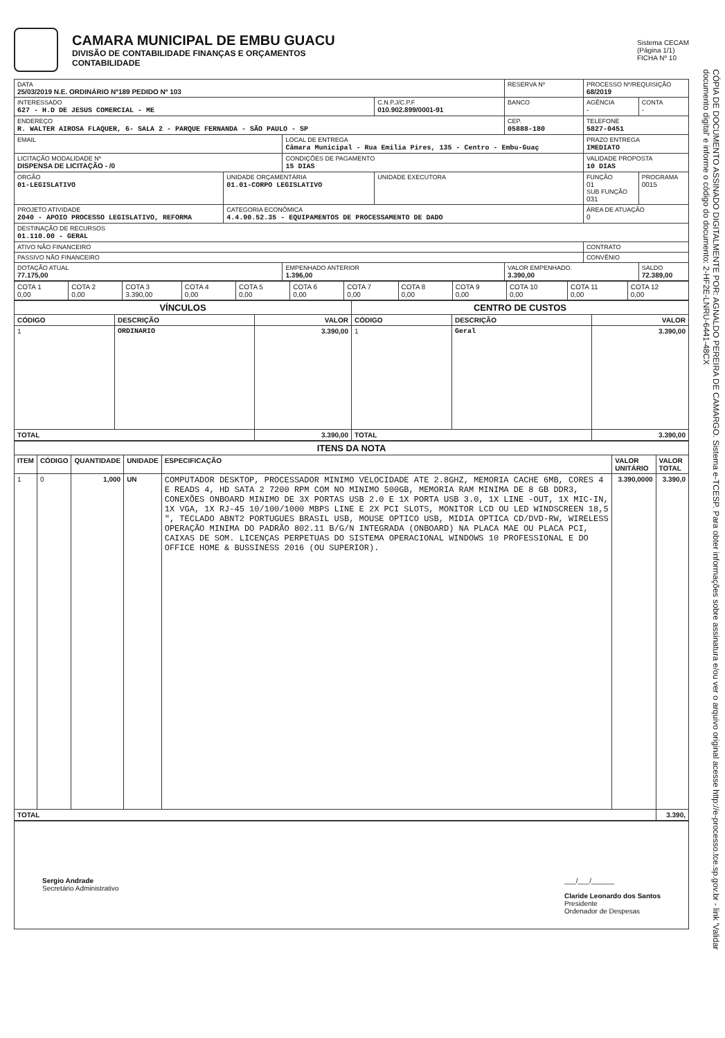CAMARA MUNICIPAL DE EMBU GUACU
DIVISÃO DE CONTABILIDADE FINANÇAS E ORÇAMENTOS
CONTABILIDADE
Sistema CECAM
(Página 1/1)
FICHA Nº 10
| DATA 25/03/2019 N.E. ORDINÁRIO Nº189 PEDIDO Nº 103 | | | | RESERVA Nº | PROCESSO Nº/REQUISIÇÃO 68/2019 | |
| INTERESSADO 627 - H.D DE JESUS COMERCIAL - ME | | | C.N.P.J/C.P.F 010.902.899/0001-91 | BANCO | AGÊNCIA - | CONTA - |
| ENDEREÇO R. WALTER AIROSA FLAQUER, 6- SALA 2 - PARQUE FERNANDA - SÃO PAULO - SP | | | | CEP. 05888-180 | TELEFONE 5827-0451 | |
| EMAIL | | LOCAL DE ENTREGA Câmara Municipal - Rua Emilia Pires, 135 - Centro - Embu-Guaç | | | PRAZO ENTREGA IMEDIATO | |
| LICITAÇÃO MODALIDADE Nº DISPENSA DE LICITAÇÃO - /0 | | CONDIÇÕES DE PAGAMENTO 15 DIAS | | | VALIDADE PROPOSTA 10 DIAS | |
| ORGÃO 01-LEGISLATIVO | UNIDADE ORÇAMENTÁRIA 01.01-CORPO LEGISLATIVO | | UNIDADE EXECUTORA | | FUNÇÃO 01 SUB FUNÇÃO 031 | PROGRAMA 0015 |
| PROJETO ATIVIDADE 2040 - APOIO PROCESSO LEGISLATIVO, REFORMA | CATEGORIA ECONÔMICA 4.4.90.52.35 - EQUIPAMENTOS DE PROCESSAMENTO DE DADO | | | | ÁREA DE ATUAÇÃO 0 | |
| DESTINAÇÃO DE RECURSOS 01.110.00 - GERAL | | | | | | |
| ATIVO NÃO FINANCEIRO | | | | | CONTRATO | |
| PASSIVO NÃO FINANCEIRO | | | | | CONVÊNIO | |
| DOTAÇÃO ATUAL 77.175,00 | | EMPENHADO ANTERIOR 1.396,00 | | VALOR EMPENHADO. 3.390,00 | | SALDO 72.389,00 |
| COTA 1 0,00 | COTA 2 0,00 | COTA 3 3.390,00 | COTA 4 0,00 | COTA 5 0,00 | COTA 6 0,00 | COTA 7 0,00 | COTA 8 0,00 | COTA 9 0,00 | COTA 10 0,00 | COTA 11 0,00 | COTA 12 0,00 |
| VÍNCULOS | | | CENTRO DE CUSTOS | | |
| --- | --- | --- | --- | --- | --- |
| CÓDIGO | DESCRIÇÃO | VALOR | CÓDIGO | DESCRIÇÃO | VALOR |
| 1 | ORDINARIO | 3.390,00 | 1 | Geral | 3.390,00 |
| TOTAL | | 3.390,00 | TOTAL | | 3.390,00 |
| ITENS DA NOTA | | | | | | |
| --- | --- | --- | --- | --- | --- | --- |
| ITEM | CÓDIGO | QUANTIDADE | UNIDADE | ESPECIFICAÇÃO | VALOR UNITÁRIO | VALOR TOTAL |
| 1 | 0 | 1,000 | UN | COMPUTADOR DESKTOP, PROCESSADOR MINIMO VELOCIDADE ATE 2.8GHZ, MEMORIA CACHE 6MB, CORES 4 E READS 4, HD SATA 2 7200 RPM COM NO MINIMO 500GB, MEMORIA RAM MINIMA DE 8 GB DDR3, CONEXÕES ONBOARD MINIMO DE 3X PORTAS USB 2.0 E 1X PORTA USB 3.0, 1X LINE -OUT, 1X MIC-IN, 1X VGA, 1X RJ-45 10/100/1000 MBPS LINE E 2X PCI SLOTS, MONITOR LCD OU LED WINDSCREEN 18,5 ", TECLADO ABNT2 PORTUGUES BRASIL USB, MOUSE OPTICO USB, MIDIA OPTICA CD/DVD-RW, WIRELESS OPERAÇÃO MINIMA DO PADRÃO 802.11 B/G/N INTEGRADA (ONBOARD) NA PLACA MAE OU PLACA PCI, CAIXAS DE SOM. LICENÇAS PERPETUAS DO SISTEMA OPERACIONAL WINDOWS 10 PROFESSIONAL E DO OFFICE HOME & BUSSINESS 2016 (OU SUPERIOR). | 3.390,0000 | 3.390,0 |
| TOTAL | | | | | | 3.390, |
Sergio Andrade
Secretário Administrativo
___/___/______
Claride Leonardo dos Santos
Presidente
Ordenador de Despesas
CÓPIA DE DOCUMENTO ASSINADO DIGITALMENTE POR: AGNALDO PEREIRA DE CAMARGO. Sistema e-TCESP. Para obter informações sobre assinatura e/ou ver o arquivo original acesse http://e-processo.tce.sp.gov.br - link 'Validar documento digital' e informe o código do documento: 2-HF2E-LNRU-6441-48CX